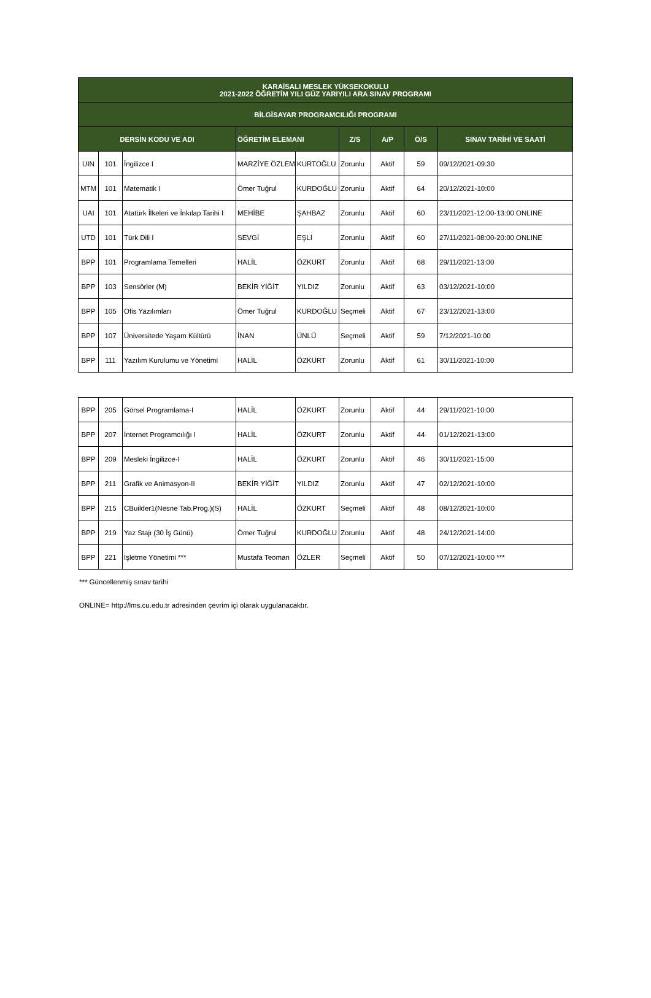| KARAİSALI MESLEK YÜKSEKOKULU 2021-2022 ÖĞRETİM YILI GÜZ YARIYILI ARA SINAV PROGRAMI | | | | | | | | |
| --- | --- | --- | --- | --- | --- | --- | --- | --- |
| BİLGİSAYAR PROGRAMCILIĞI PROGRAMI | | | | | | | | |
| DERSİN KODU VE ADI | | | ÖĞRETİM ELEMANI | | Z/S | A/P | Ö/S | SINAV TARİHİ VE SAATİ |
| UIN | 101 | İngilizce I | MARZİYE ÖZLEM | KURTOĞLU | Zorunlu | Aktif | 59 | 09/12/2021-09:30 |
| MTM | 101 | Matematik I | Ömer Tuğrul | KURDOĞLU | Zorunlu | Aktif | 64 | 20/12/2021-10:00 |
| UAI | 101 | Atatürk İlkeleri ve İnkılap Tarihi I | MEHİBE | ŞAHBAZ | Zorunlu | Aktif | 60 | 23/11/2021-12:00-13:00 ONLINE |
| UTD | 101 | Türk Dili I | SEVGİ | EŞLİ | Zorunlu | Aktif | 60 | 27/11/2021-08:00-20:00 ONLINE |
| BPP | 101 | Programlama Temelleri | HALİL | ÖZKURT | Zorunlu | Aktif | 68 | 29/11/2021-13:00 |
| BPP | 103 | Sensörler (M) | BEKİR YİĞİT | YILDIZ | Zorunlu | Aktif | 63 | 03/12/2021-10:00 |
| BPP | 105 | Ofis Yazılımları | Ömer Tuğrul | KURDOĞLU | Seçmeli | Aktif | 67 | 23/12/2021-13:00 |
| BPP | 107 | Üniversitede Yaşam Kültürü | İNAN | ÜNLÜ | Seçmeli | Aktif | 59 | 7/12/2021-10:00 |
| BPP | 111 | Yazılım Kurulumu ve Yönetimi | HALİL | ÖZKURT | Zorunlu | Aktif | 61 | 30/11/2021-10:00 |
| BPP | 205 | Görsel Programlama-I | HALİL | ÖZKURT | Zorunlu | Aktif | 44 | 29/11/2021-10:00 |
| BPP | 207 | İnternet Programcılığı I | HALİL | ÖZKURT | Zorunlu | Aktif | 44 | 01/12/2021-13:00 |
| BPP | 209 | Mesleki İngilizce-I | HALİL | ÖZKURT | Zorunlu | Aktif | 46 | 30/11/2021-15:00 |
| BPP | 211 | Grafik ve Animasyon-II | BEKİR YİĞİT | YILDIZ | Zorunlu | Aktif | 47 | 02/12/2021-10:00 |
| BPP | 215 | CBuilder1(Nesne Tab.Prog.)(S) | HALİL | ÖZKURT | Seçmeli | Aktif | 48 | 08/12/2021-10:00 |
| BPP | 219 | Yaz Stajı (30 İş Günü) | Ömer Tuğrul | KURDOĞLU | Zorunlu | Aktif | 48 | 24/12/2021-14:00 |
| BPP | 221 | İşletme Yönetimi *** | Mustafa Teoman | ÖZLER | Seçmeli | Aktif | 50 | 07/12/2021-10:00 *** |
*** Güncellenmiş sınav tarihi
ONLINE= http://lms.cu.edu.tr adresinden çevrim içi olarak uygulanacaktır.